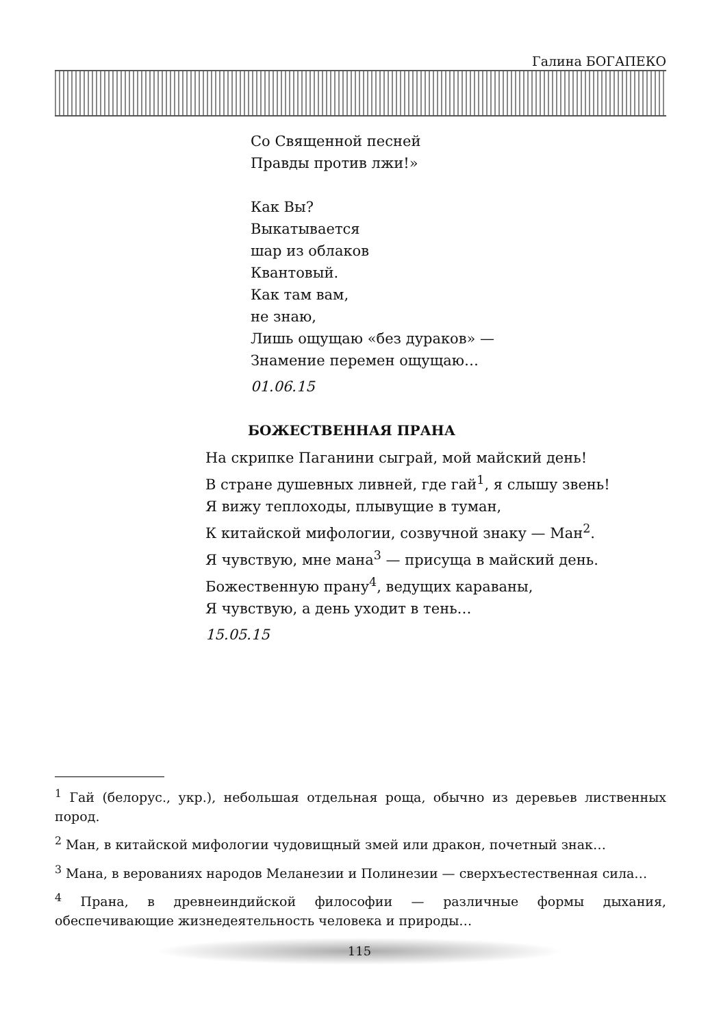Галина БОГАПЕКО
Со Священной песней
Правды против лжи!»
Как Вы?
Выкатывается
шар из облаков
Квантовый.
Как там вам,
не знаю,
Лишь ощущаю «без дураков» —
Знамение перемен ощущаю…
01.06.15
БОЖЕСТВЕННАЯ ПРАНА
На скрипке Паганини сыграй, мой майский день!
В стране душевных ливней, где гай<sup>1</sup>, я слышу звень!
Я вижу теплоходы, плывущие в туман,
К китайской мифологии, созвучной знаку — Ман<sup>2</sup>.
Я чувствую, мне мана<sup>3</sup> — присуща в майский день.
Божественную прану<sup>4</sup>, ведущих караваны,
Я чувствую, а день уходит в тень…
15.05.15
<sup>1</sup> Гай (белорус., укр.), небольшая отдельная роща, обычно из деревьев лиственных пород.
<sup>2</sup> Ман, в китайской мифологии чудовищный змей или дракон, почетный знак…
<sup>3</sup> Мана, в верованиях народов Меланезии и Полинезии — сверхъестественная сила…
<sup>4</sup> Прана, в древнеиндийской философии — различные формы дыхания, обеспечивающие жизнедеятельность человека и природы…
115